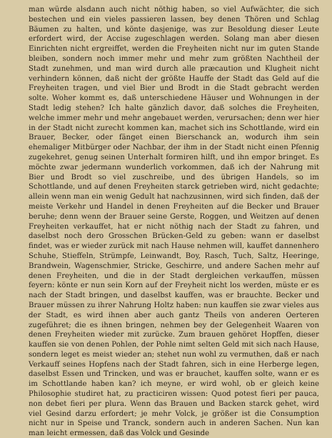man würde alsdann auch nicht nöthig haben, so viel Aufwächter, die sich bestechen und ein vieles passieren lassen, bey denen Thören und Schlag Bäumen zu halten, und könte dasjenige, was zur Besoldung dieser Leute erfordert wird, der Accise zugeschlagen werden. Solang man aber diesen Einrichten nicht ergreiffet, werden die Freyheiten nicht nur im guten Stande bleiben, sondern noch immer mehr und mehr zum größten Nachtheil der Stadt zunehmen, und man wird durch alle præcaution und Klugheit nicht verhindern können, daß nicht der größte Hauffe der Stadt das Geld auf die Freyheiten tragen, und viel Bier und Brodt in die Stadt gebracht werden solte. Woher kommt es, daß unterschiedene Häuser und Wohnungen in der Stadt ledig stehen? Ich halte gänzlich davor, daß solches die Freyheiten, welche immer mehr und mehr angebauet werden, verursachen; denn wer hier in der Stadt nicht zurecht kommen kan, machet sich ins Schottlande, wird ein Brauer, Becker, oder fänget einen Bierschanck an, wodurch ihm sein ehemaliger Mitbürger oder Nachbar, der ihm in der Stadt nicht einen Pfennig zugekehret, genug seinen Unterhalt formiren hilft, und ihn empor bringet. Es möchte zwar jedermann wunderlich vorkommen, daß ich der Nahrung mit Bier und Brodt so viel zuschreibe, und des übrigen Handels, so im Schottlande, und auf denen Freyheiten starck getrieben wird, nicht gedachte; allein wenn man ein wenig Gedult hat nachzusinnen, wird sich finden, daß der meiste Verkehr und Handel in denen Freyheiten auf die Becker und Brauer beruhe; denn wenn der Brauer seine Gerste, Roggen, und Weitzen auf denen Freyheiten verkauffet, hat er nicht nöthig nach der Stadt zu fahren, und daselbst noch dero Grosschen Brücken-Geld zu geben: wann er daselbst findet, was er wieder zurück mit nach Hause nehmen will, kauffet dannenhero Schuhe, Stieffeln, Strümpfe, Leinwandt, Boy, Rasch, Tuch, Saltz, Heeringe, Brandwein, Wagenschmier, Stricke, Geschirre, und andere Sachen mehr auf denen Freyheiten, und die in der Stadt dergleichen verkauffen, müssen feyern: könte er nun sein Korn auf der Freyheit nicht los werden, müste er es nach der Stadt bringen, und daselbst kauffen, was er brauchte. Becker und Brauer müssen zu ihrer Nahrung Holtz haben: nun kauffen sie zwar vieles aus der Stadt, es wird ihnen aber auch gantz Theils von anderen Oerteren zugeführet; die es ihnen bringen, nehmen bey der Gelegenheit Waaren von denen Freyheiten wieder mit zurücke. Zum brauen gehöret Hopffen, dieser kauffen sie von denen Pohlen, der Pohle nimt selten Geld mit sich nach Hause, sondern leget es meist wieder an; stehet nun wohl zu vermuthen, daß er nach Verkauff seines Hopfens nach der Stadt fahren, sich in eine Herberge legen, daselbst Essen und Trincken, und was er brauchet, kauffen solte, wann er es im Schottlande haben kan? ich meyne, er wird wohl, ob er gleich keine Philosophie studiret hat, zu practiciren wissen: Quod potest fieri per pauca, non debet fieri per plura. Wenn das Brauen und Backen starck gehet, wird viel Gesind darzu erfordert; je mehr Volck, je größer ist die Consumption nicht nur in Speise und Tranck, sondern auch in anderen Sachen. Nun kan man leicht ermessen, daß das Volck und Gesinde